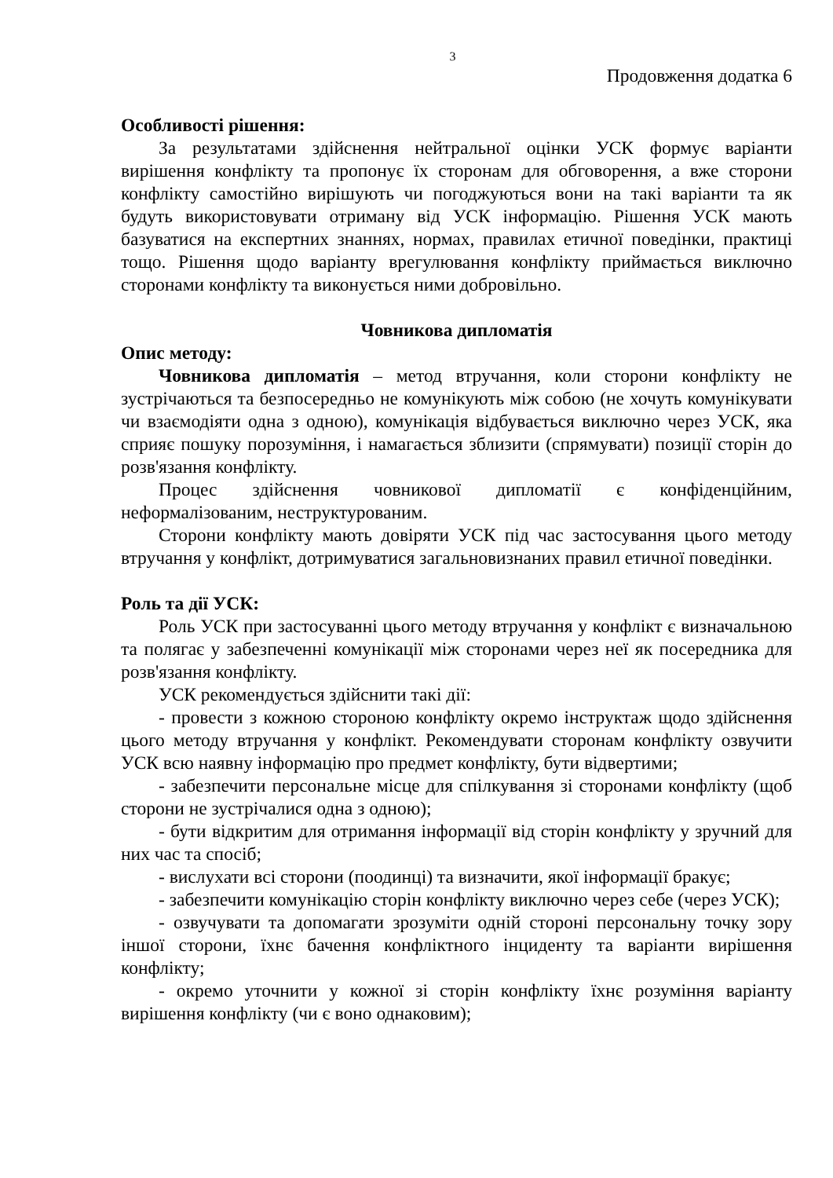3
Продовження додатка 6
Особливості рішення:
За результатами здійснення нейтральної оцінки УСК формує варіанти вирішення конфлікту та пропонує їх сторонам для обговорення, а вже сторони конфлікту самостійно вирішують чи погоджуються вони на такі варіанти та як будуть використовувати отриману від УСК інформацію. Рішення УСК мають базуватися на експертних знаннях, нормах, правилах етичної поведінки, практиці тощо. Рішення щодо варіанту врегулювання конфлікту приймається виключно сторонами конфлікту та виконується ними добровільно.
Човникова дипломатія
Опис методу:
Човникова дипломатія – метод втручання, коли сторони конфлікту не зустрічаються та безпосередньо не комунікують між собою (не хочуть комунікувати чи взаємодіяти одна з одною), комунікація відбувається виключно через УСК, яка сприяє пошуку порозуміння, і намагається зблизити (спрямувати) позиції сторін до розв'язання конфлікту.
Процес здійснення човникової дипломатії є конфіденційним, неформалізованим, неструктурованим.
Сторони конфлікту мають довіряти УСК під час застосування цього методу втручання у конфлікт, дотримуватися загальновизнаних правил етичної поведінки.
Роль та дії УСК:
Роль УСК при застосуванні цього методу втручання у конфлікт є визначальною та полягає у забезпеченні комунікації між сторонами через неї як посередника для розв'язання конфлікту.
УСК рекомендується здійснити такі дії:
- провести з кожною стороною конфлікту окремо інструктаж щодо здійснення цього методу втручання у конфлікт. Рекомендувати сторонам конфлікту озвучити УСК всю наявну інформацію про предмет конфлікту, бути відвертими;
- забезпечити персональне місце для спілкування зі сторонами конфлікту (щоб сторони не зустрічалися одна з одною);
- бути відкритим для отримання інформації від сторін конфлікту у зручний для них час та спосіб;
- вислухати всі сторони (поодинці) та визначити, якої інформації бракує;
- забезпечити комунікацію сторін конфлікту виключно через себе (через УСК);
- озвучувати та допомагати зрозуміти одній стороні персональну точку зору іншої сторони, їхнє бачення конфліктного інциденту та варіанти вирішення конфлікту;
- окремо уточнити у кожної зі сторін конфлікту їхнє розуміння варіанту вирішення конфлікту (чи є воно однаковим);